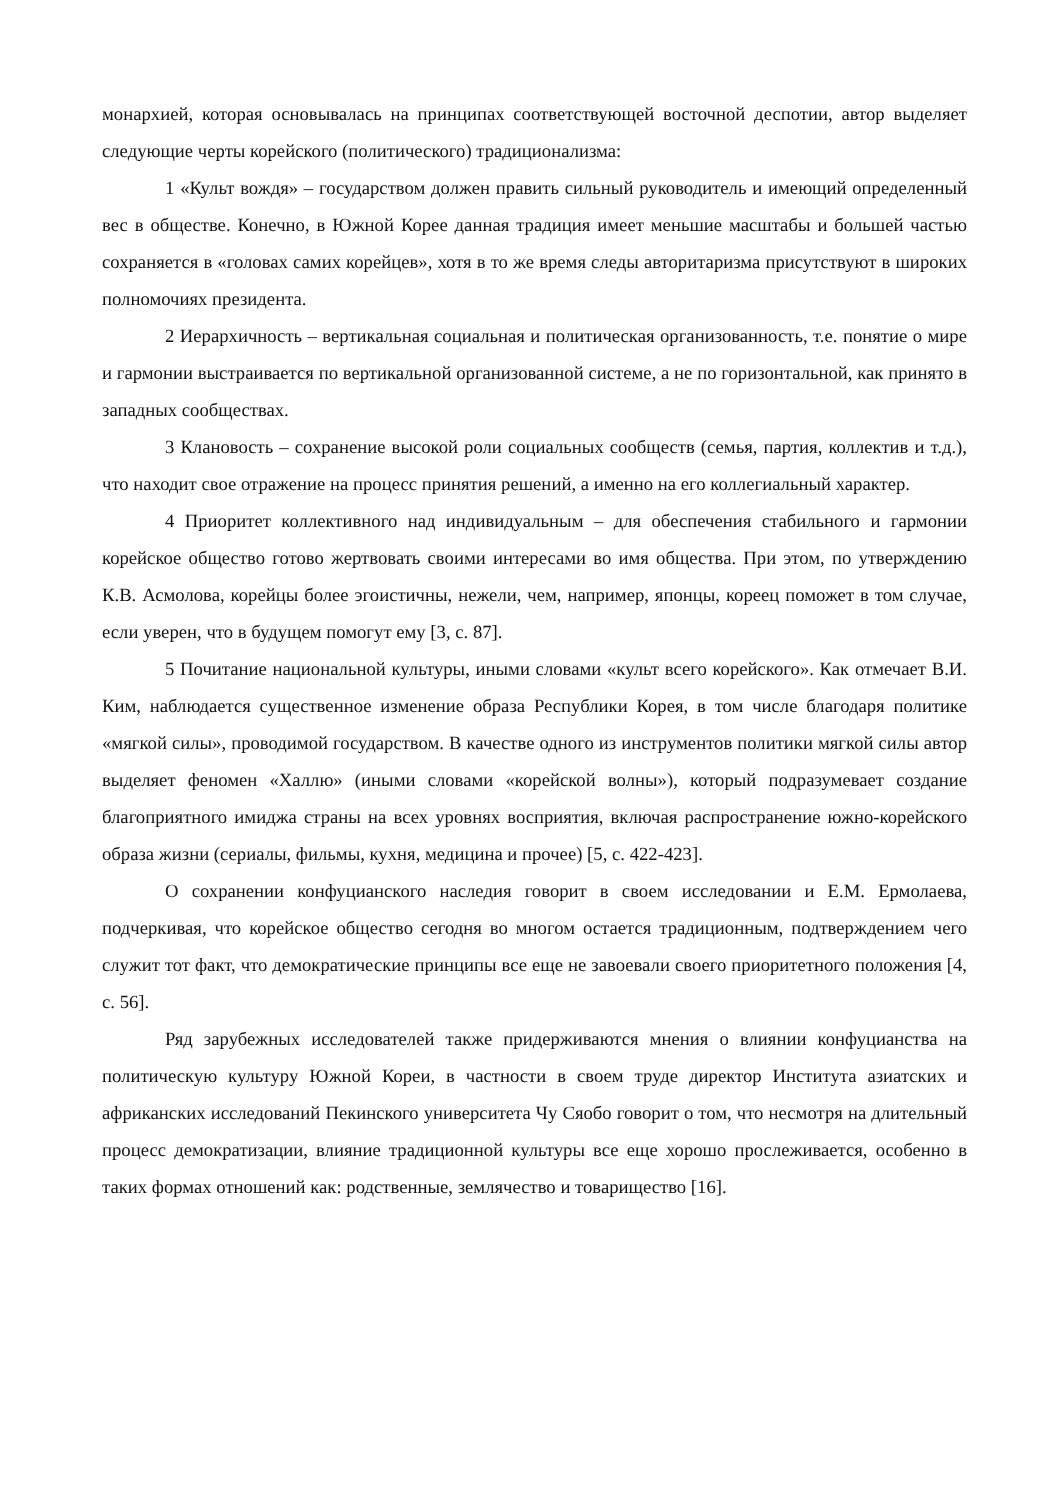монархией, которая основывалась на принципах соответствующей восточной деспотии, автор выделяет следующие черты корейского (политического) традиционализма:
1 «Культ вождя» – государством должен править сильный руководитель и имеющий определенный вес в обществе. Конечно, в Южной Корее данная традиция имеет меньшие масштабы и большей частью сохраняется в «головах самих корейцев», хотя в то же время следы авторитаризма присутствуют в широких полномочиях президента.
2 Иерархичность – вертикальная социальная и политическая организованность, т.е. понятие о мире и гармонии выстраивается по вертикальной организованной системе, а не по горизонтальной, как принято в западных сообществах.
3 Клановость – сохранение высокой роли социальных сообществ (семья, партия, коллектив и т.д.), что находит свое отражение на процесс принятия решений, а именно на его коллегиальный характер.
4 Приоритет коллективного над индивидуальным – для обеспечения стабильного и гармонии корейское общество готово жертвовать своими интересами во имя общества. При этом, по утверждению К.В. Асмолова, корейцы более эгоистичны, нежели, чем, например, японцы, кореец поможет в том случае, если уверен, что в будущем помогут ему [3, с. 87].
5 Почитание национальной культуры, иными словами «культ всего корейского». Как отмечает В.И. Ким, наблюдается существенное изменение образа Республики Корея, в том числе благодаря политике «мягкой силы», проводимой государством. В качестве одного из инструментов политики мягкой силы автор выделяет феномен «Халлю» (иными словами «корейской волны»), который подразумевает создание благоприятного имиджа страны на всех уровнях восприятия, включая распространение южно-корейского образа жизни (сериалы, фильмы, кухня, медицина и прочее) [5, с. 422-423].
О сохранении конфуцианского наследия говорит в своем исследовании и Е.М. Ермолаева, подчеркивая, что корейское общество сегодня во многом остается традиционным, подтверждением чего служит тот факт, что демократические принципы все еще не завоевали своего приоритетного положения [4, с. 56].
Ряд зарубежных исследователей также придерживаются мнения о влиянии конфуцианства на политическую культуру Южной Кореи, в частности в своем труде директор Института азиатских и африканских исследований Пекинского университета Чу Сяобо говорит о том, что несмотря на длительный процесс демократизации, влияние традиционной культуры все еще хорошо прослеживается, особенно в таких формах отношений как: родственные, землячество и товарищество [16].